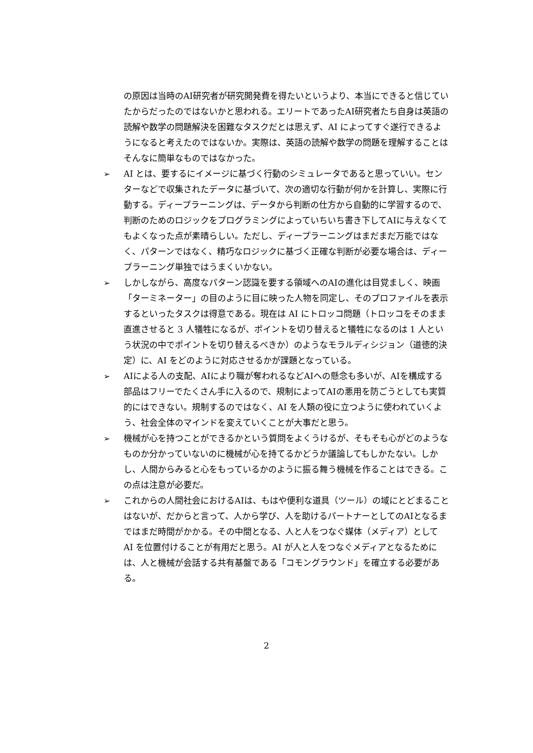の原因は当時のAI研究者が研究開発費を得たいというより、本当にできると信じていたからだったのではないかと思われる。エリートであったAI研究者たち自身は英語の読解や数学の問題解決を困難なタスクだとは思えず、AI によってすぐ遂行できるようになると考えたのではないか。実際は、英語の読解や数学の問題を理解することはそんなに簡単なものではなかった。
➢ AI とは、要するにイメージに基づく行動のシミュレータであると思っていい。センターなどで収集されたデータに基づいて、次の適切な行動が何かを計算し、実際に行動する。ディープラーニングは、データから判断の仕方から自動的に学習するので、判断のためのロジックをプログラミングによっていちいち書き下してAIに与えなくてもよくなった点が素晴らしい。ただし、ディープラーニングはまだまだ万能ではなく、パターンではなく、精巧なロジックに基づく正確な判断が必要な場合は、ディープラーニング単独ではうまくいかない。
➢ しかしながら、高度なパターン認識を要する領域へのAIの進化は目覚ましく、映画「ターミネーター」の目のように目に映った人物を同定し、そのプロファイルを表示するといったタスクは得意である。現在は AI にトロッコ問題（トロッコをそのまま直進させると 3 人犠牲になるが、ポイントを切り替えると犠牲になるのは 1 人という状況の中でポイントを切り替えるべきか）のようなモラルディシジョン（道徳的決定）に、AI をどのように対応させるかが課題となっている。
➢ AIによる人の支配、AIにより職が奪われるなどAIへの懸念も多いが、AIを構成する部品はフリーでたくさん手に入るので、規制によってAIの悪用を防ごうとしても実質的にはできない。規制するのではなく、AI を人類の役に立つように使われていくよう、社会全体のマインドを変えていくことが大事だと思う。
➢ 機械が心を持つことができるかという質問をよくうけるが、そもそも心がどのようなものか分かっていないのに機械が心を持てるかどうか議論してもしかたない。しかし、人間からみると心をもっているかのように振る舞う機械を作ることはできる。この点は注意が必要だ。
➢ これからの人間社会におけるAIは、もはや便利な道具（ツール）の域にとどまることはないが、だからと言って、人から学び、人を助けるパートナーとしてのAIとなるまではまだ時間がかかる。その中間となる、人と人をつなぐ媒体（メディア）として AI を位置付けることが有用だと思う。AI が人と人をつなぐメディアとなるためには、人と機械が会話する共有基盤である「コモングラウンド」を確立する必要がある。
2